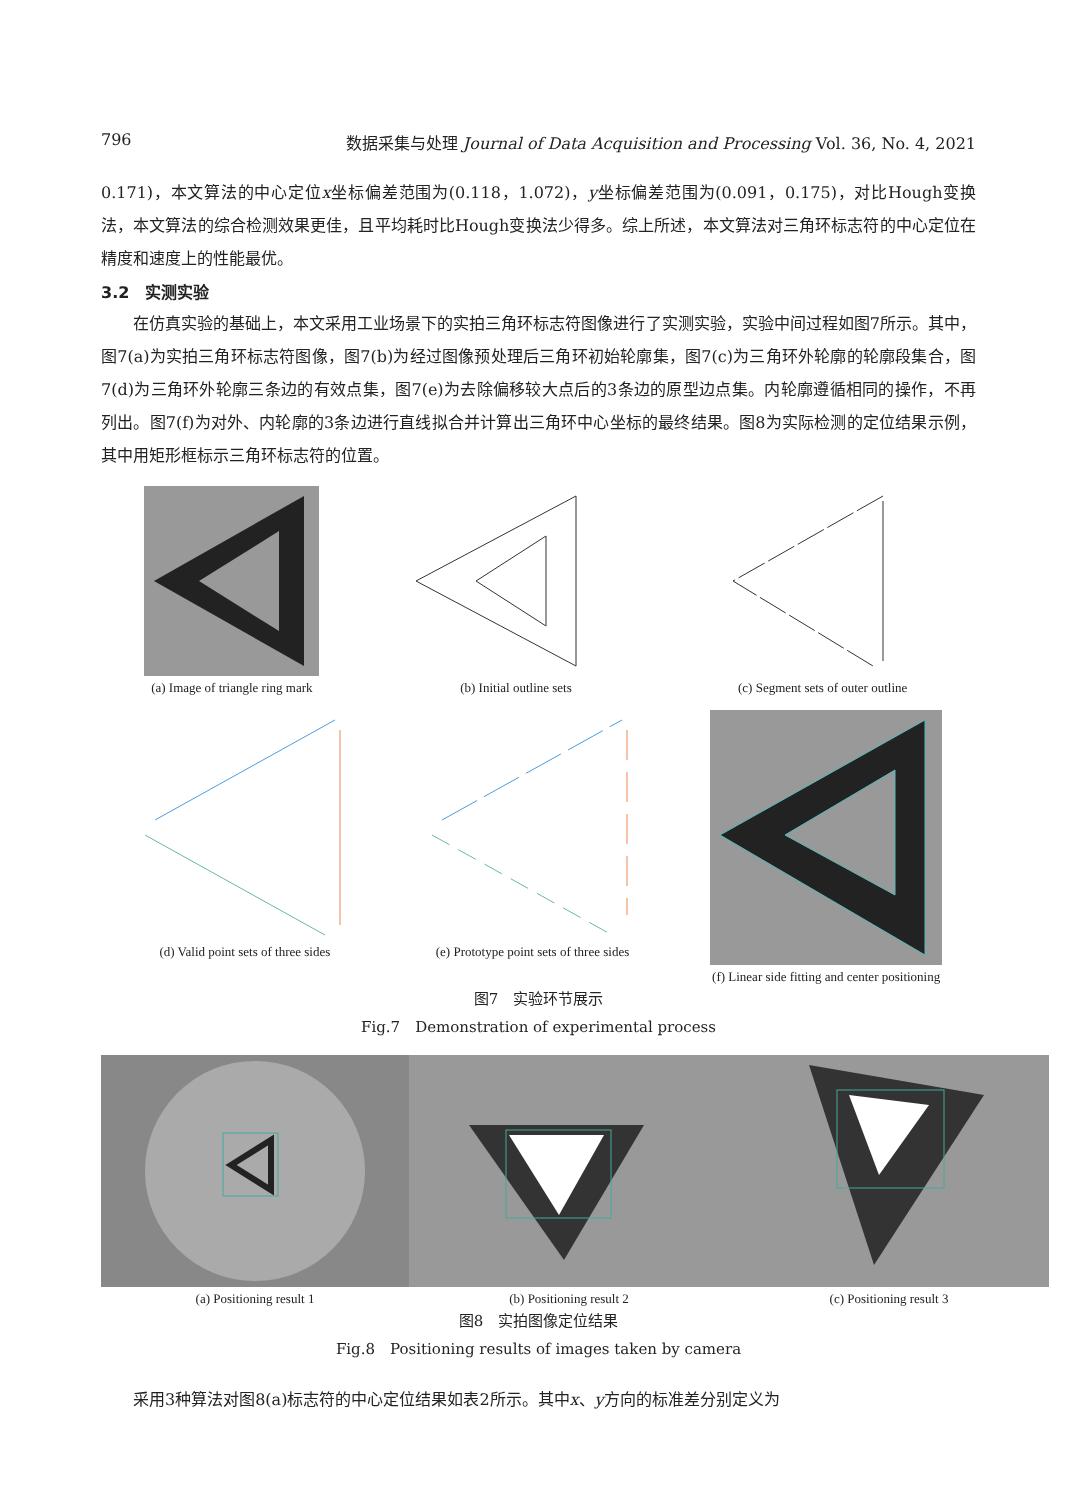796 数据采集与处理 Journal of Data Acquisition and Processing Vol. 36, No. 4, 2021
0.171)，本文算法的中心定位x坐标偏差范围为(0.118，1.072)，y坐标偏差范围为(0.091，0.175)，对比Hough变换法，本文算法的综合检测效果更佳，且平均耗时比Hough变换法少得多。综上所述，本文算法对三角环标志符的中心定位在精度和速度上的性能最优。
3.2　实测实验
在仿真实验的基础上，本文采用工业场景下的实拍三角环标志符图像进行了实测实验，实验中间过程如图7所示。其中，图7(a)为实拍三角环标志符图像，图7(b)为经过图像预处理后三角环初始轮廓集，图7(c)为三角环外轮廓的轮廓段集合，图7(d)为三角环外轮廓三条边的有效点集，图7(e)为去除偏移较大点后的3条边的原型边点集。内轮廓遵循相同的操作，不再列出。图7(f)为对外、内轮廓的3条边进行直线拟合并计算出三角环中心坐标的最终结果。图8为实际检测的定位结果示例，其中用矩形框标示三角环标志符的位置。
(a) Image of triangle ring mark
(b) Initial outline sets (c) Segment sets of outer outline
(d) Valid point sets of three sides
(e) Prototype point sets of three sides
(f) Linear side fitting and center positioning
图7　实验环节展示
Fig.7　Demonstration of experimental process
(a) Positioning result 1 (b) Positioning result 2 (c) Positioning result 3
图8　实拍图像定位结果
Fig.8　Positioning results of images taken by camera
采用3种算法对图8(a)标志符的中心定位结果如表2所示。其中x、y方向的标准差分别定义为